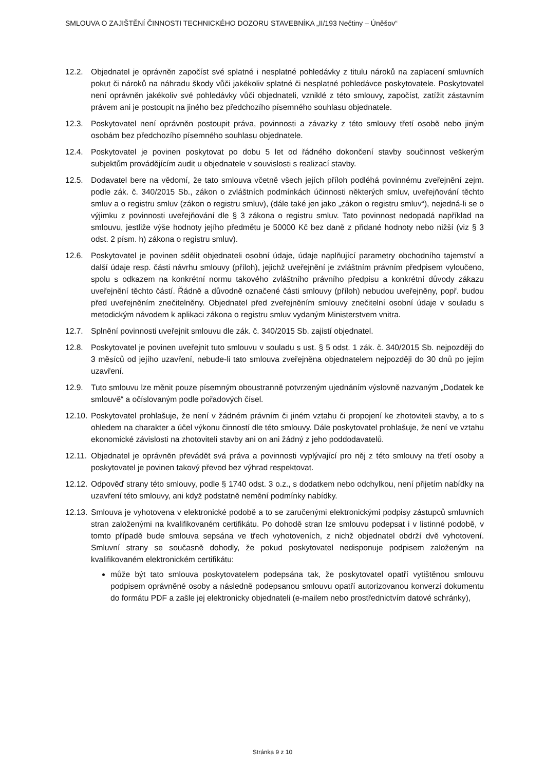SMLOUVA O ZAJIŠTĚNÍ ČINNOSTI TECHNICKÉHO DOZORU STAVEBNÍKA „II/193 Nečtiny – Úněšov“
12.2. Objednatel je oprávněn započíst své splatné i nesplatné pohledávky z titulu nároků na zaplacení smluvních pokut či nároků na náhradu škody vůči jakékoliv splatné či nesplatné pohledávce poskytovatele. Poskytovatel není oprávněn jakékoliv své pohledávky vůči objednateli, vzniklé z této smlouvy, započíst, zatížit zástavním právem ani je postoupit na jiného bez předchozího písemného souhlasu objednatele.
12.3. Poskytovatel není oprávněn postoupit práva, povinnosti a závazky z této smlouvy třetí osobě nebo jiným osobám bez předchozího písemného souhlasu objednatele.
12.4. Poskytovatel je povinen poskytovat po dobu 5 let od řádného dokončení stavby součinnost veškerým subjektům provádějícím audit u objednatele v souvislosti s realizací stavby.
12.5. Dodavatel bere na vědomí, že tato smlouva včetně všech jejích příloh podléhá povinnému zveřejnění zejm. podle zák. č. 340/2015 Sb., zákon o zvláštních podmínkách účinnosti některých smluv, uveřejňování těchto smluv a o registru smluv (zákon o registru smluv), (dále také jen jako „zákon o registru smluv“), nejedná-li se o výjimku z povinnosti uveřejňování dle § 3 zákona o registru smluv. Tato povinnost nedopadá například na smlouvu, jestliže výše hodnoty jejího předmětu je 50000 Kč bez daně z přidané hodnoty nebo nižší (viz § 3 odst. 2 písm. h) zákona o registru smluv).
12.6. Poskytovatel je povinen sdělit objednateli osobní údaje, údaje naplňující parametry obchodního tajemství a další údaje resp. části návrhu smlouvy (příloh), jejichž uveřejnění je zvláštním právním předpisem vyloučeno, spolu s odkazem na konkrétní normu takového zvláštního právního předpisu a konkrétní důvody zákazu uveřejnění těchto částí. Řádně a důvodně označené části smlouvy (příloh) nebudou uveřejněny, popř. budou před uveřejněním znečitelněny. Objednatel před zveřejněním smlouvy znečitelní osobní údaje v souladu s metodickým návodem k aplikaci zákona o registru smluv vydaným Ministerstvem vnitra.
12.7. Splnění povinnosti uveřejnit smlouvu dle zák. č. 340/2015 Sb. zajistí objednatel.
12.8. Poskytovatel je povinen uveřejnit tuto smlouvu v souladu s ust. § 5 odst. 1 zák. č. 340/2015 Sb. nejpozději do 3 měsíců od jejího uzavření, nebude-li tato smlouva zveřejněna objednatelem nejpozději do 30 dnů po jejím uzavření.
12.9. Tuto smlouvu lze měnit pouze písemným oboustranně potvrzeným ujednáním výslovně nazvaným „Dodatek ke smlouvě“ a očíslovaným podle pořadových čísel.
12.10.
Poskytovatel prohlašuje, že není v žádném právním či jiném vztahu či propojení ke zhotoviteli stavby, a to s ohledem na charakter a účel výkonu činností dle této smlouvy. Dále poskytovatel prohlašuje, že není ve vztahu ekonomické závislosti na zhotoviteli stavby ani on ani žádný z jeho poddodavatelů.
12.11.
Objednatel je oprávněn převádět svá práva a povinnosti vyplývající pro něj z této smlouvy na třetí osoby a poskytovatel je povinen takový převod bez výhrad respektovat.
12.12.
Odpověď strany této smlouvy, podle § 1740 odst. 3 o.z., s dodatkem nebo odchylkou, není přijetím nabídky na uzavření této smlouvy, ani když podstatně nemění podmínky nabídky.
12.13.
Smlouva je vyhotovena v elektronické podobě a to se zaručenými elektronickými podpisy zástupců smluvních stran založenými na kvalifikovaném certifikátu. Po dohodě stran lze smlouvu podepsat i v listinné podobě, v tomto případě bude smlouva sepsána ve třech vyhotoveních, z nichž objednatel obdrží dvě vyhotovení. Smluvní strany se současně dohodly, že pokud poskytovatel nedisponuje podpisem založeným na kvalifikovaném elektronickém certifikátu:
může být tato smlouva poskytovatelem podepsána tak, že poskytovatel opatří vytištěnou smlouvu podpisem oprávněné osoby a následně podepsanou smlouvu opatří autorizovanou konverzí dokumentu do formátu PDF a zašle jej elektronicky objednateli (e-mailem nebo prostřednictvím datové schránky),
Stránka 9 z 10